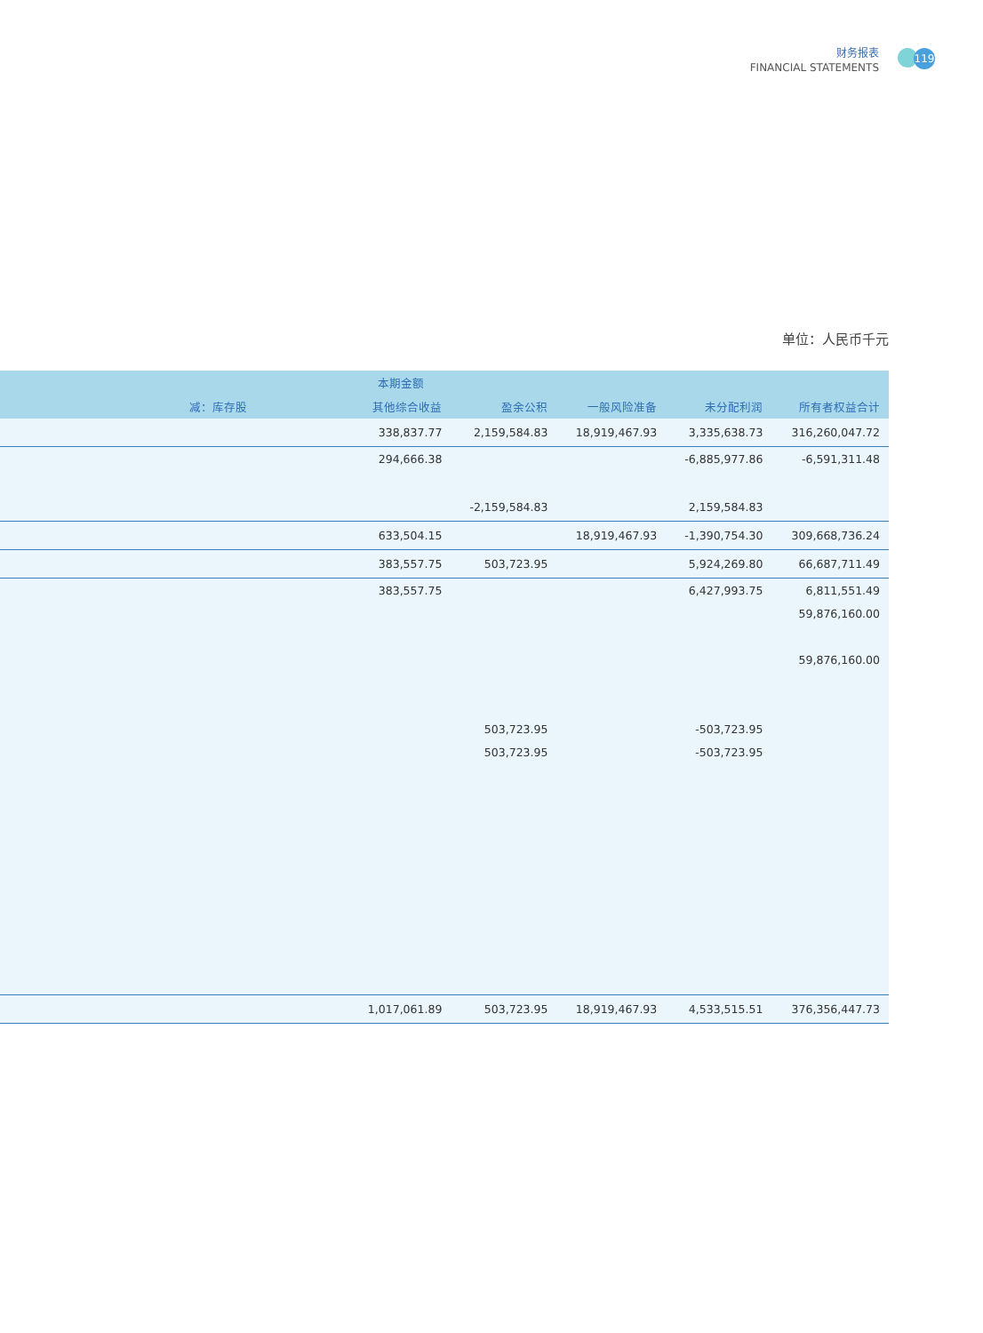财务报表
FINANCIAL STATEMENTS
119
单位：人民币千元
| | 本期金额 | | | | | |
| --- | --- | --- | --- | --- | --- | --- |
| | 减：库存股 | 其他综合收益 | 盈余公积 | 一般风险准备 | 未分配利润 | 所有者权益合计 |
| | | 338,837.77 | 2,159,584.83 | 18,919,467.93 | 3,335,638.73 | 316,260,047.72 |
| | | 294,666.38 | | | -6,885,977.86 | -6,591,311.48 |
| | | | -2,159,584.83 | | 2,159,584.83 | |
| | | 633,504.15 | | 18,919,467.93 | -1,390,754.30 | 309,668,736.24 |
| | | 383,557.75 | 503,723.95 | | 5,924,269.80 | 66,687,711.49 |
| | | 383,557.75 | | | 6,427,993.75 | 6,811,551.49 |
| | | | | | | 59,876,160.00 |
| | | | | | | 59,876,160.00 |
| | | | 503,723.95 | | -503,723.95 | |
| | | | 503,723.95 | | -503,723.95 | |
| | | 1,017,061.89 | 503,723.95 | 18,919,467.93 | 4,533,515.51 | 376,356,447.73 |